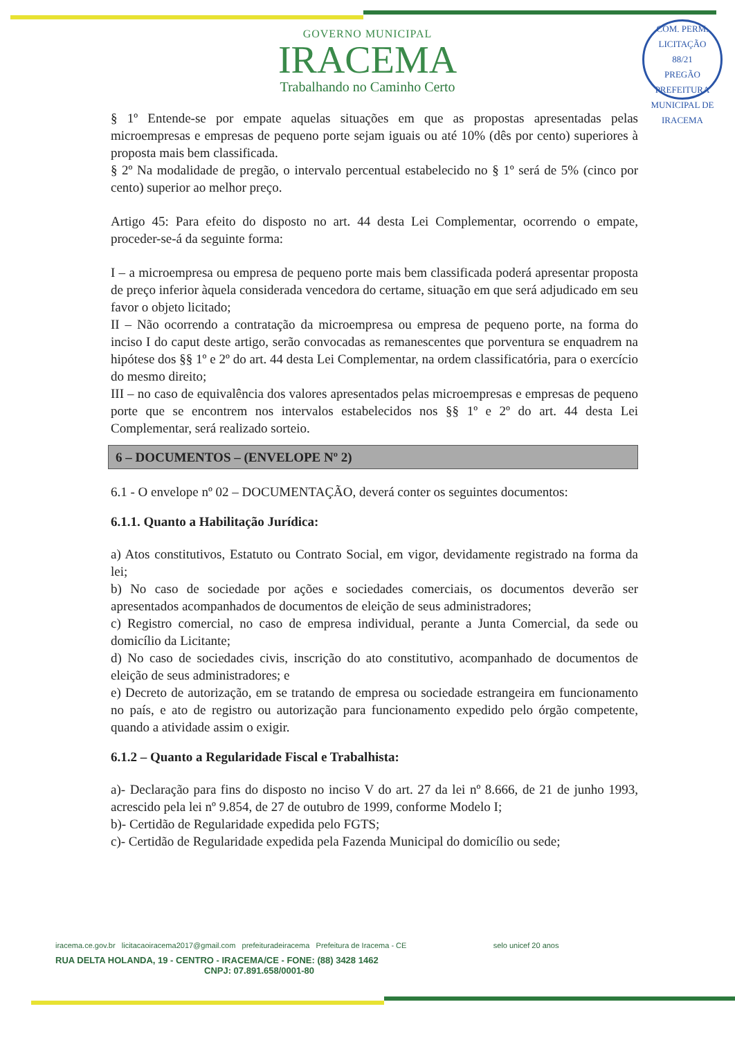COM. PERM. LICITAÇÃO
88/21
PREGÃO
PREFEITURA MUNICIPAL DE IRACEMA
GOVERNO MUNICIPAL
IRACEMA
Trabalhando no Caminho Certo
§ 1º Entende-se por empate aquelas situações em que as propostas apresentadas pelas microempresas e empresas de pequeno porte sejam iguais ou até 10% (dês por cento) superiores à proposta mais bem classificada.
§ 2º Na modalidade de pregão, o intervalo percentual estabelecido no § 1º será de 5% (cinco por cento) superior ao melhor preço.
Artigo 45: Para efeito do disposto no art. 44 desta Lei Complementar, ocorrendo o empate, proceder-se-á da seguinte forma:
I – a microempresa ou empresa de pequeno porte mais bem classificada poderá apresentar proposta de preço inferior àquela considerada vencedora do certame, situação em que será adjudicado em seu favor o objeto licitado;
II – Não ocorrendo a contratação da microempresa ou empresa de pequeno porte, na forma do inciso I do caput deste artigo, serão convocadas as remanescentes que porventura se enquadrem na hipótese dos §§ 1º e 2º do art. 44 desta Lei Complementar, na ordem classificatória, para o exercício do mesmo direito;
III – no caso de equivalência dos valores apresentados pelas microempresas e empresas de pequeno porte que se encontrem nos intervalos estabelecidos nos §§ 1º e 2º do art. 44 desta Lei Complementar, será realizado sorteio.
6 – DOCUMENTOS – (ENVELOPE Nº 2)
6.1 - O envelope nº 02 – DOCUMENTAÇÃO, deverá conter os seguintes documentos:
6.1.1. Quanto a Habilitação Jurídica:
a) Atos constitutivos, Estatuto ou Contrato Social, em vigor, devidamente registrado na forma da lei;
b) No caso de sociedade por ações e sociedades comerciais, os documentos deverão ser apresentados acompanhados de documentos de eleição de seus administradores;
c) Registro comercial, no caso de empresa individual, perante a Junta Comercial, da sede ou domicílio da Licitante;
d) No caso de sociedades civis, inscrição do ato constitutivo, acompanhado de documentos de eleição de seus administradores; e
e) Decreto de autorização, em se tratando de empresa ou sociedade estrangeira em funcionamento no país, e ato de registro ou autorização para funcionamento expedido pelo órgão competente, quando a atividade assim o exigir.
6.1.2 – Quanto a Regularidade Fiscal e Trabalhista:
a)- Declaração para fins do disposto no inciso V do art. 27 da lei nº 8.666, de 21 de junho 1993, acrescido pela lei nº 9.854, de 27 de outubro de 1999, conforme Modelo I;
b)- Certidão de Regularidade expedida pelo FGTS;
c)- Certidão de Regularidade expedida pela Fazenda Municipal do domicílio ou sede;
iracema.ce.gov.br licitacaoiracema2017@gmail.com prefeituradeiracema Prefeitura de Iracema - CE selo unicef 20 anos
RUA DELTA HOLANDA, 19 - CENTRO - IRACEMA/CE - FONE: (88) 3428 1462
CNPJ: 07.891.658/0001-80